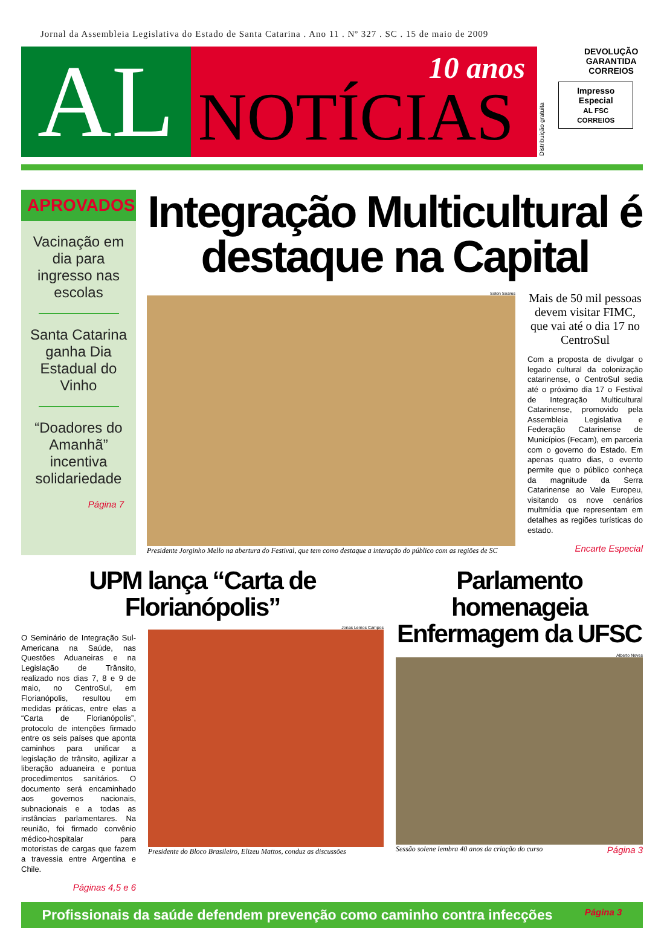Jornal da Assembleia Legislativa do Estado de Santa Catarina . Ano 11 . Nº 327 . SC . 15 de maio de 2009
AL
10 anos
NOTÍCIAS
Distribuição gratuita
DEVOLUÇÃO GARANTIDA
CORREIOS
Impresso Especial
AL FSC
CORREIOS
APROVADOS
Vacinação em dia para ingresso nas escolas
Santa Catarina ganha Dia Estadual do Vinho
“Doadores do Amanhã” incentiva solidariedade
Página 7
Integração Multicultural é destaque na Capital
Solon Soares
Presidente Jorginho Mello na abertura do Festival, que tem como destaque a interação do público com as regiões de SC
Mais de 50 mil pessoas devem visitar FIMC, que vai até o dia 17 no CentroSul
Com a proposta de divulgar o legado cultural da colonização catarinense, o CentroSul sedia até o próximo dia 17 o Festival de Integração Multicultural Catarinense, promovido pela Assembleia Legislativa e Federação Catarinense de Municípios (Fecam), em parceria com o governo do Estado. Em apenas quatro dias, o evento permite que o público conheça da magnitude da Serra Catarinense ao Vale Europeu, visitando os nove cenários multmídia que representam em detalhes as regiões turísticas do estado.
Encarte Especial
UPM lança “Carta de Florianópolis”
O Seminário de Integração Sul-Americana na Saúde, nas Questões Aduaneiras e na Legislação de Trânsito, realizado nos dias 7, 8 e 9 de maio, no CentroSul, em Florianópolis, resultou em medidas práticas, entre elas a “Carta de Florianópolis”, protocolo de intenções firmado entre os seis países que aponta caminhos para unificar a legislação de trânsito, agilizar a liberação aduaneira e pontua procedimentos sanitários. O documento será encaminhado aos governos nacionais, subnacionais e a todas as instâncias parlamentares. Na reunião, foi firmado convênio médico-hospitalar para motoristas de cargas que fazem a travessia entre Argentina e Chile.
Páginas 4,5 e 6
Jonas Lemos Campos
Presidente do Bloco Brasileiro, Elizeu Mattos, conduz as discussões
Parlamento homenageia Enfermagem da UFSC
Alberto Neves
Sessão solene lembra 40 anos da criação do curso Página 3
Profissionais da saúde defendem prevenção como caminho contra infecções Página 3